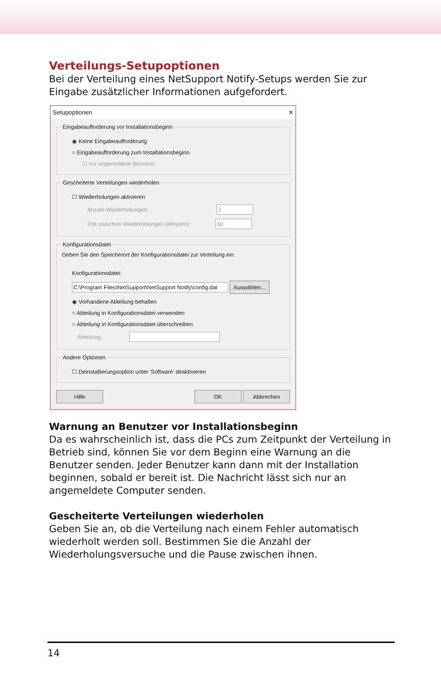Verteilungs-Setupoptionen
Bei der Verteilung eines NetSupport Notify-Setups werden Sie zur Eingabe zusätzlicher Informationen aufgefordert.
Setupoptionen ✕
Eingabeaufforderung vor Installationsbeginn
◉ Keine Eingabeaufforderung
○ Eingabeaufforderung zum Installationsbeginn
☐ nur angemeldete Benutzer
Gescheiterte Verteilungen wiederholen
☐ Wiederholungen aktivieren
Anzahl Wiederholungen: 3
Zeit zwischen Wiederholungen (Minuten): 60
Konfigurationsdatei
Geben Sie den Speicherort der Konfigurationsdatei zur Verteilung ein.
Konfigurationsdatei:
C:\Program Files\NetSupport\NetSupport Notify\config.dat Auswählen...
◉ Vorhandene Abteilung behalten
○ Abteilung in Konfigurationsdatei verwenden
○ Abteilung in Konfigurationsdatei überschreiben
Abteilung:
Andere Optionen
☐ Deinstallierungsoption unter 'Software' deaktivieren
Hilfe OK Abbrechen
Warnung an Benutzer vor Installationsbeginn
Da es wahrscheinlich ist, dass die PCs zum Zeitpunkt der Verteilung in Betrieb sind, können Sie vor dem Beginn eine Warnung an die Benutzer senden. Jeder Benutzer kann dann mit der Installation beginnen, sobald er bereit ist. Die Nachricht lässt sich nur an angemeldete Computer senden.
Gescheiterte Verteilungen wiederholen
Geben Sie an, ob die Verteilung nach einem Fehler automatisch wiederholt werden soll. Bestimmen Sie die Anzahl der Wiederholungsversuche und die Pause zwischen ihnen.
14